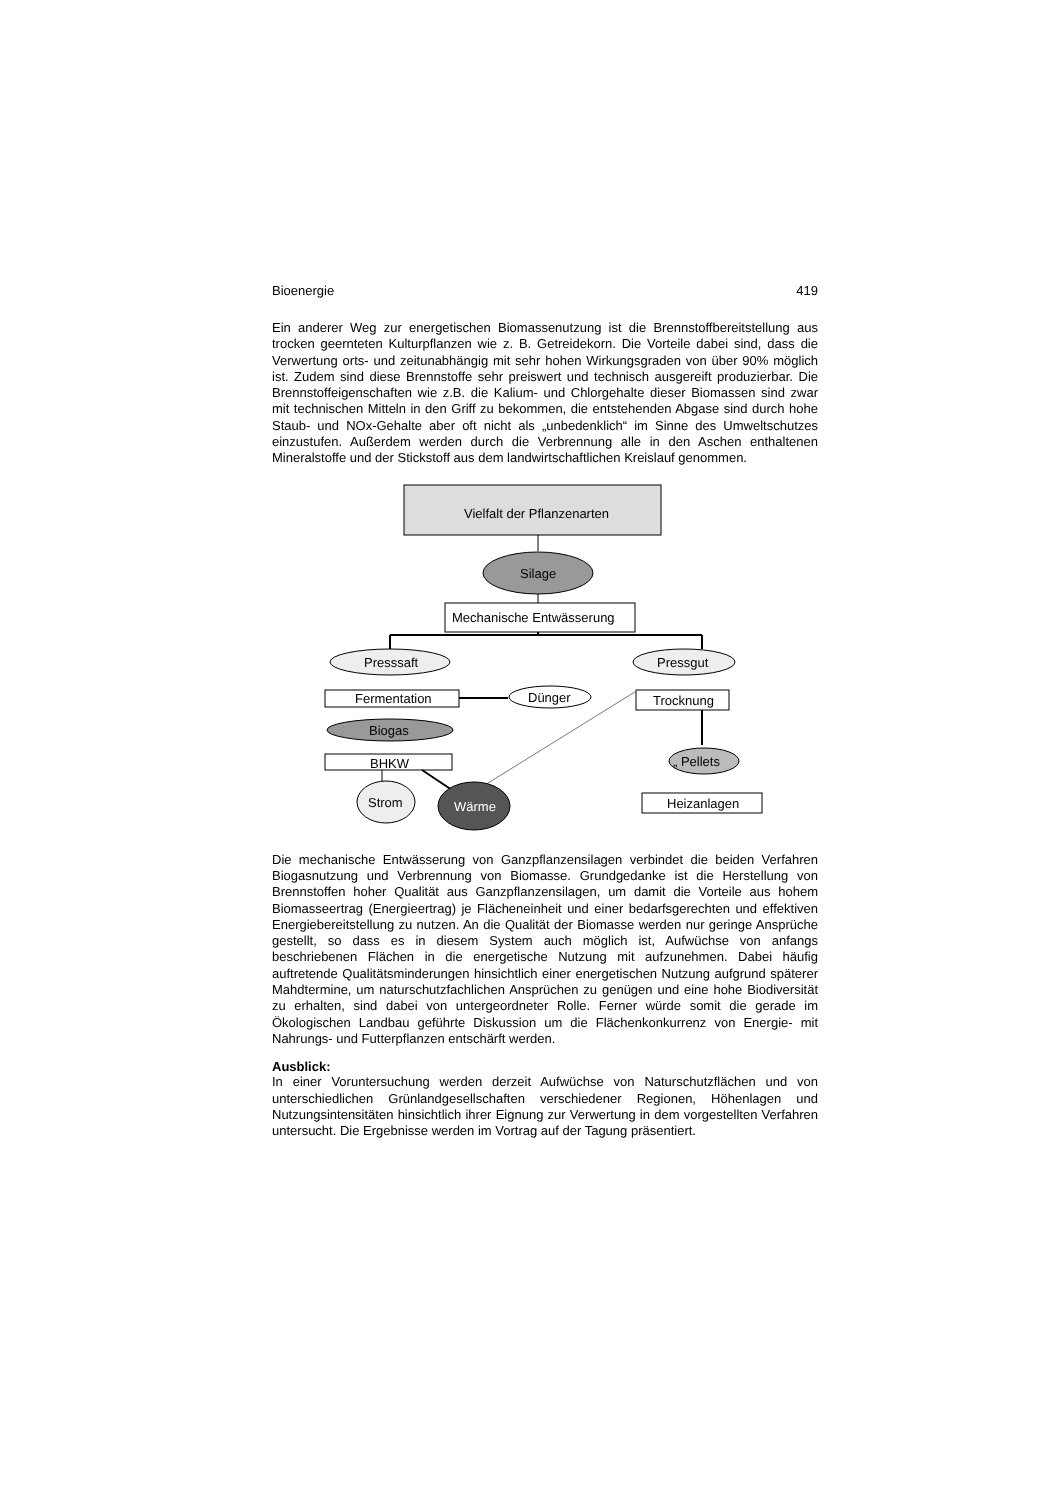Bioenergie 419
Ein anderer Weg zur energetischen Biomassenutzung ist die Brennstoffbereitstellung aus trocken geernteten Kulturpflanzen wie z. B. Getreidekorn. Die Vorteile dabei sind, dass die Verwertung orts- und zeitunabhängig mit sehr hohen Wirkungsgraden von über 90% möglich ist. Zudem sind diese Brennstoffe sehr preiswert und technisch ausgereift produzierbar. Die Brennstoffeigenschaften wie z.B. die Kalium- und Chlorgehalte dieser Biomassen sind zwar mit technischen Mitteln in den Griff zu bekommen, die entstehenden Abgase sind durch hohe Staub- und NOx-Gehalte aber oft nicht als „unbedenklich“ im Sinne des Umweltschutzes einzustufen. Außerdem werden durch die Verbrennung alle in den Aschen enthaltenen Mineralstoffe und der Stickstoff aus dem landwirtschaftlichen Kreislauf genommen.
Vielfalt der Pflanzenarten
Silage
Mechanische Entwässerung
Presssaft Pressgut
Fermentation Dünger Trocknung
Biogas
BHKW „ Pellets
Strom Wärme Heizanlagen
Die mechanische Entwässerung von Ganzpflanzensilagen verbindet die beiden Verfahren Biogasnutzung und Verbrennung von Biomasse. Grundgedanke ist die Herstellung von Brennstoffen hoher Qualität aus Ganzpflanzensilagen, um damit die Vorteile aus hohem Biomasseertrag (Energieertrag) je Flächeneinheit und einer bedarfsgerechten und effektiven Energiebereitstellung zu nutzen. An die Qualität der Biomasse werden nur geringe Ansprüche gestellt, so dass es in diesem System auch möglich ist, Aufwüchse von anfangs beschriebenen Flächen in die energetische Nutzung mit aufzunehmen. Dabei häufig auftretende Qualitätsminderungen hinsichtlich einer energetischen Nutzung aufgrund späterer Mahdtermine, um naturschutzfachlichen Ansprüchen zu genügen und eine hohe Biodiversität zu erhalten, sind dabei von untergeordneter Rolle. Ferner würde somit die gerade im Ökologischen Landbau geführte Diskussion um die Flächenkonkurrenz von Energie- mit Nahrungs- und Futterpflanzen entschärft werden.
Ausblick:
In einer Voruntersuchung werden derzeit Aufwüchse von Naturschutzflächen und von unterschiedlichen Grünlandgesellschaften verschiedener Regionen, Höhenlagen und Nutzungsintensitäten hinsichtlich ihrer Eignung zur Verwertung in dem vorgestellten Verfahren untersucht. Die Ergebnisse werden im Vortrag auf der Tagung präsentiert.